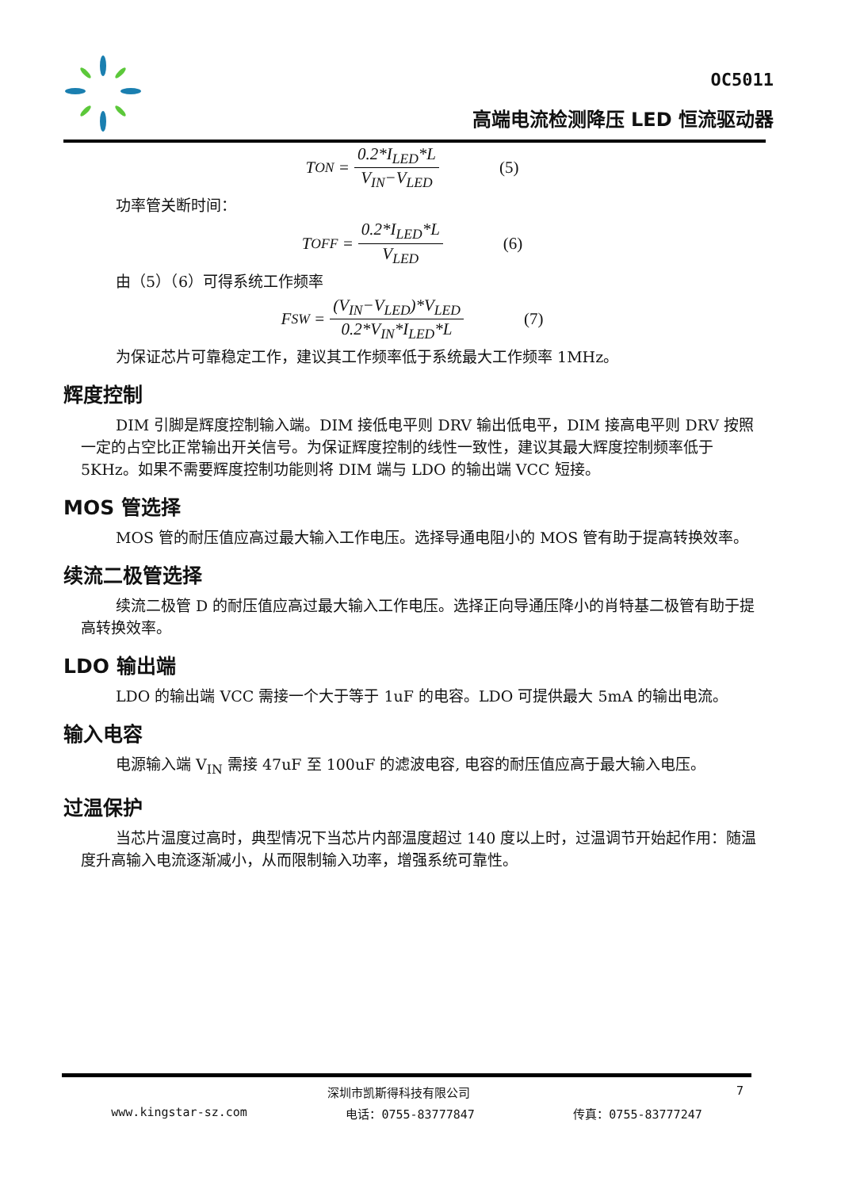OC5011
高端电流检测降压 LED 恒流驱动器
T<sub>ON</sub> = 0.2*I<sub>LED</sub>*L V<sub>IN</sub>−V<sub>LED</sub> (5)
功率管关断时间：
T<sub>OFF</sub> = 0.2*I<sub>LED</sub>*L V<sub>LED</sub> (6)
由（5）（6）可得系统工作频率
F<sub>SW</sub> = (V<sub>IN</sub>−V<sub>LED</sub>)*V<sub>LED</sub> 0.2*V<sub>IN</sub>*I<sub>LED</sub>*L (7)
为保证芯片可靠稳定工作，建议其工作频率低于系统最大工作频率 1MHz。
辉度控制
DIM 引脚是辉度控制输入端。DIM 接低电平则 DRV 输出低电平，DIM 接高电平则 DRV 按照一定的占空比正常输出开关信号。为保证辉度控制的线性一致性，建议其最大辉度控制频率低于 5KHz。如果不需要辉度控制功能则将 DIM 端与 LDO 的输出端 VCC 短接。
MOS 管选择
MOS 管的耐压值应高过最大输入工作电压。选择导通电阻小的 MOS 管有助于提高转换效率。
续流二极管选择
续流二极管 D 的耐压值应高过最大输入工作电压。选择正向导通压降小的肖特基二极管有助于提高转换效率。
LDO 输出端
LDO 的输出端 VCC 需接一个大于等于 1uF 的电容。LDO 可提供最大 5mA 的输出电流。
输入电容
电源输入端 V<sub>IN</sub> 需接 47uF 至 100uF 的滤波电容, 电容的耐压值应高于最大输入电压。
过温保护
当芯片温度过高时，典型情况下当芯片内部温度超过 140 度以上时，过温调节开始起作用：随温度升高输入电流逐渐减小，从而限制输入功率，增强系统可靠性。
深圳市凯斯得科技有限公司 7
www.kingstar-sz.com 电话：0755-83777847 传真：0755-83777247